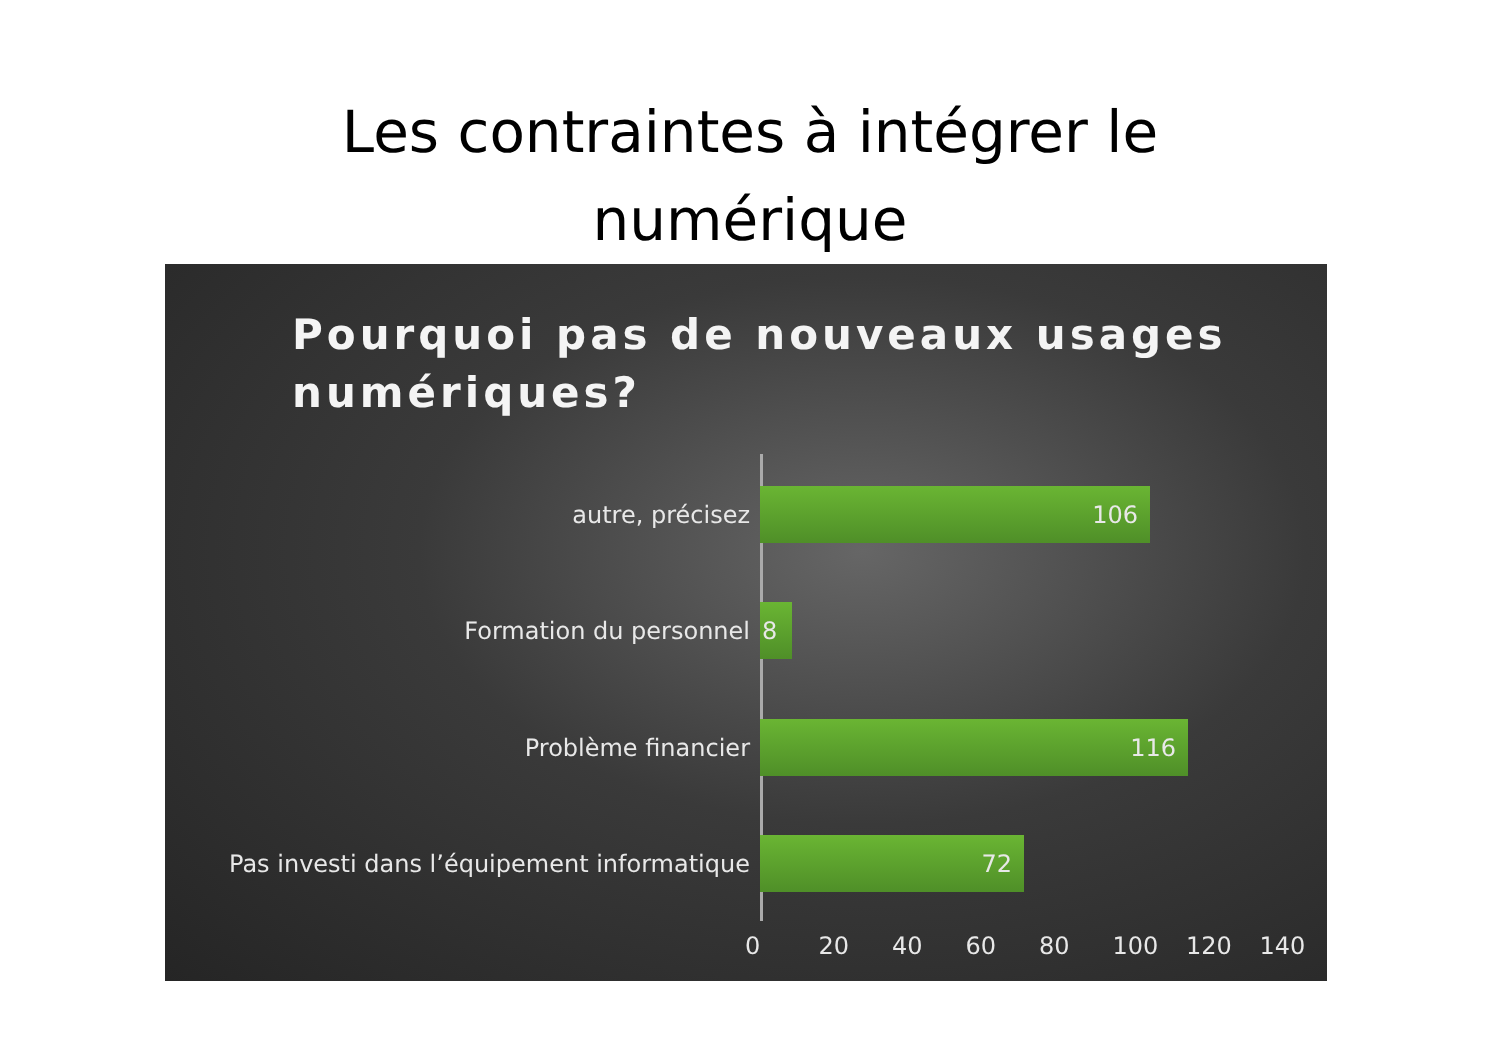Les contraintes à intégrer le
numérique
Pourquoi pas de nouveaux usages numériques?
autre, précisez
106
Formation du personnel
8
Problème financier
116
Pas investi dans l’équipement informatique
72
0 20 40 60 80 100 120 140